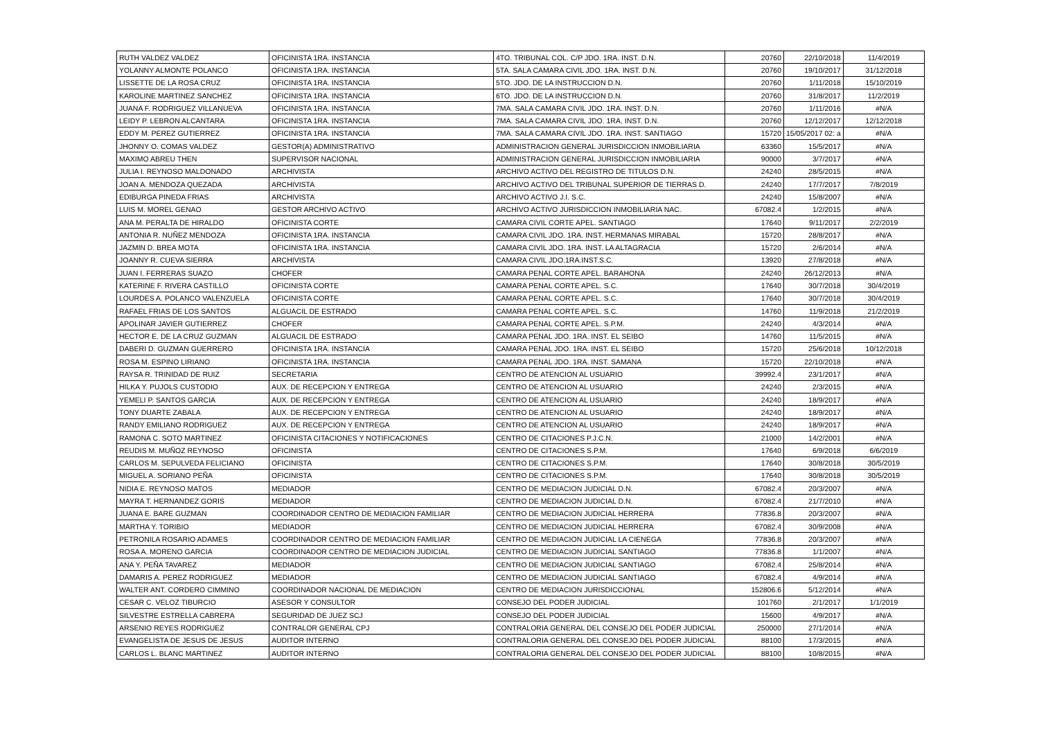| RUTH VALDEZ VALDEZ | OFICINISTA 1RA. INSTANCIA | 4TO. TRIBUNAL COL. C/P JDO. 1RA. INST. D.N. | 20760 | 22/10/2018 | 11/4/2019 |
| YOLANNY ALMONTE POLANCO | OFICINISTA 1RA. INSTANCIA | 5TA. SALA CAMARA CIVIL JDO. 1RA. INST. D.N. | 20760 | 19/10/2017 | 31/12/2018 |
| LISSETTE DE LA ROSA CRUZ | OFICINISTA 1RA. INSTANCIA | 5TO. JDO. DE LA INSTRUCCION D.N. | 20760 | 1/11/2018 | 15/10/2019 |
| KAROLINE MARTINEZ SANCHEZ | OFICINISTA 1RA. INSTANCIA | 6TO. JDO. DE LA INSTRUCCION D.N. | 20760 | 31/8/2017 | 11/2/2019 |
| JUANA F. RODRIGUEZ VILLANUEVA | OFICINISTA 1RA. INSTANCIA | 7MA. SALA CAMARA CIVIL JDO. 1RA. INST. D.N. | 20760 | 1/11/2016 | #N/A |
| LEIDY P. LEBRON ALCANTARA | OFICINISTA 1RA. INSTANCIA | 7MA. SALA CAMARA CIVIL JDO. 1RA. INST. D.N. | 20760 | 12/12/2017 | 12/12/2018 |
| EDDY M. PEREZ GUTIERREZ | OFICINISTA 1RA. INSTANCIA | 7MA. SALA CAMARA CIVIL JDO. 1RA. INST. SANTIAGO | 15720 | 15/05/2017 02: a | #N/A |
| JHONNY O. COMAS VALDEZ | GESTOR(A) ADMINISTRATIVO | ADMINISTRACION GENERAL JURISDICCION INMOBILIARIA | 63360 | 15/5/2017 | #N/A |
| MAXIMO ABREU THEN | SUPERVISOR NACIONAL | ADMINISTRACION GENERAL JURISDICCION INMOBILIARIA | 90000 | 3/7/2017 | #N/A |
| JULIA I. REYNOSO MALDONADO | ARCHIVISTA | ARCHIVO ACTIVO DEL REGISTRO DE TITULOS D.N. | 24240 | 28/5/2015 | #N/A |
| JOAN A. MENDOZA QUEZADA | ARCHIVISTA | ARCHIVO ACTIVO DEL TRIBUNAL SUPERIOR DE TIERRAS D. | 24240 | 17/7/2017 | 7/8/2019 |
| EDIBURGA PINEDA FRIAS | ARCHIVISTA | ARCHIVO ACTIVO J.I. S.C. | 24240 | 15/8/2007 | #N/A |
| LUIS M. MOREL GENAO | GESTOR ARCHIVO ACTIVO | ARCHIVO ACTIVO JURISDICCION INMOBILIARIA NAC. | 67082.4 | 1/2/2015 | #N/A |
| ANA M. PERALTA DE HIRALDO | OFICINISTA CORTE | CAMARA CIVIL CORTE APEL. SANTIAGO | 17640 | 9/11/2017 | 2/2/2019 |
| ANTONIA R. NUÑEZ MENDOZA | OFICINISTA 1RA. INSTANCIA | CAMARA CIVIL JDO. 1RA. INST. HERMANAS MIRABAL | 15720 | 28/8/2017 | #N/A |
| JAZMIN D. BREA MOTA | OFICINISTA 1RA. INSTANCIA | CAMARA CIVIL JDO. 1RA. INST. LA ALTAGRACIA | 15720 | 2/6/2014 | #N/A |
| JOANNY R. CUEVA SIERRA | ARCHIVISTA | CAMARA CIVIL JDO.1RA.INST.S.C. | 13920 | 27/8/2018 | #N/A |
| JUAN I. FERRERAS SUAZO | CHOFER | CAMARA PENAL CORTE APEL. BARAHONA | 24240 | 26/12/2013 | #N/A |
| KATERINE F. RIVERA CASTILLO | OFICINISTA CORTE | CAMARA PENAL CORTE APEL. S.C. | 17640 | 30/7/2018 | 30/4/2019 |
| LOURDES A. POLANCO VALENZUELA | OFICINISTA CORTE | CAMARA PENAL CORTE APEL. S.C. | 17640 | 30/7/2018 | 30/4/2019 |
| RAFAEL FRIAS DE LOS SANTOS | ALGUACIL DE ESTRADO | CAMARA PENAL CORTE APEL. S.C. | 14760 | 11/9/2018 | 21/2/2019 |
| APOLINAR JAVIER GUTIERREZ | CHOFER | CAMARA PENAL CORTE APEL. S.P.M. | 24240 | 4/3/2014 | #N/A |
| HECTOR E. DE LA CRUZ GUZMAN | ALGUACIL DE ESTRADO | CAMARA PENAL JDO. 1RA. INST. EL SEIBO | 14760 | 11/5/2015 | #N/A |
| DABERI D. GUZMAN GUERRERO | OFICINISTA 1RA. INSTANCIA | CAMARA PENAL JDO. 1RA. INST. EL SEIBO | 15720 | 25/6/2018 | 10/12/2018 |
| ROSA M. ESPINO LIRIANO | OFICINISTA 1RA. INSTANCIA | CAMARA PENAL JDO. 1RA. INST. SAMANA | 15720 | 22/10/2018 | #N/A |
| RAYSA R. TRINIDAD DE RUIZ | SECRETARIA | CENTRO DE ATENCION AL USUARIO | 39992.4 | 23/1/2017 | #N/A |
| HILKA Y. PUJOLS CUSTODIO | AUX. DE RECEPCION Y ENTREGA | CENTRO DE ATENCION AL USUARIO | 24240 | 2/3/2015 | #N/A |
| YEMELI P. SANTOS GARCIA | AUX. DE RECEPCION Y ENTREGA | CENTRO DE ATENCION AL USUARIO | 24240 | 18/9/2017 | #N/A |
| TONY DUARTE ZABALA | AUX. DE RECEPCION Y ENTREGA | CENTRO DE ATENCION AL USUARIO | 24240 | 18/9/2017 | #N/A |
| RANDY EMILIANO RODRIGUEZ | AUX. DE RECEPCION Y ENTREGA | CENTRO DE ATENCION AL USUARIO | 24240 | 18/9/2017 | #N/A |
| RAMONA C. SOTO MARTINEZ | OFICINISTA CITACIONES Y NOTIFICACIONES | CENTRO DE CITACIONES P.J.C.N. | 21000 | 14/2/2001 | #N/A |
| REUDIS M. MUÑOZ REYNOSO | OFICINISTA | CENTRO DE CITACIONES S.P.M. | 17640 | 6/9/2018 | 6/6/2019 |
| CARLOS M. SEPULVEDA FELICIANO | OFICINISTA | CENTRO DE CITACIONES S.P.M. | 17640 | 30/8/2018 | 30/5/2019 |
| MIGUEL A. SORIANO PEÑA | OFICINISTA | CENTRO DE CITACIONES S.P.M. | 17640 | 30/8/2018 | 30/5/2019 |
| NIDIA E. REYNOSO MATOS | MEDIADOR | CENTRO DE MEDIACION JUDICIAL D.N. | 67082.4 | 20/3/2007 | #N/A |
| MAYRA T. HERNANDEZ GORIS | MEDIADOR | CENTRO DE MEDIACION JUDICIAL D.N. | 67082.4 | 21/7/2010 | #N/A |
| JUANA E. BARE GUZMAN | COORDINADOR CENTRO DE MEDIACION FAMILIAR | CENTRO DE MEDIACION JUDICIAL HERRERA | 77836.8 | 20/3/2007 | #N/A |
| MARTHA Y. TORIBIO | MEDIADOR | CENTRO DE MEDIACION JUDICIAL HERRERA | 67082.4 | 30/9/2008 | #N/A |
| PETRONILA ROSARIO ADAMES | COORDINADOR CENTRO DE MEDIACION FAMILIAR | CENTRO DE MEDIACION JUDICIAL LA CIENEGA | 77836.8 | 20/3/2007 | #N/A |
| ROSA A. MORENO GARCIA | COORDINADOR CENTRO DE MEDIACION JUDICIAL | CENTRO DE MEDIACION JUDICIAL SANTIAGO | 77836.8 | 1/1/2007 | #N/A |
| ANA Y. PEÑA TAVAREZ | MEDIADOR | CENTRO DE MEDIACION JUDICIAL SANTIAGO | 67082.4 | 25/8/2014 | #N/A |
| DAMARIS A. PEREZ RODRIGUEZ | MEDIADOR | CENTRO DE MEDIACION JUDICIAL SANTIAGO | 67082.4 | 4/9/2014 | #N/A |
| WALTER ANT. CORDERO CIMMINO | COORDINADOR NACIONAL DE MEDIACION | CENTRO DE MEDIACION JURISDICCIONAL | 152806.6 | 5/12/2014 | #N/A |
| CESAR C. VELOZ TIBURCIO | ASESOR Y CONSULTOR | CONSEJO DEL PODER JUDICIAL | 101760 | 2/1/2017 | 1/1/2019 |
| SILVESTRE ESTRELLA CABRERA | SEGURIDAD DE JUEZ SCJ | CONSEJO DEL PODER JUDICIAL | 15600 | 4/9/2017 | #N/A |
| ARSENIO REYES RODRIGUEZ | CONTRALOR GENERAL CPJ | CONTRALORIA GENERAL DEL CONSEJO DEL PODER JUDICIAL | 250000 | 27/1/2014 | #N/A |
| EVANGELISTA DE JESUS DE JESUS | AUDITOR INTERNO | CONTRALORIA GENERAL DEL CONSEJO DEL PODER JUDICIAL | 88100 | 17/3/2015 | #N/A |
| CARLOS L. BLANC MARTINEZ | AUDITOR INTERNO | CONTRALORIA GENERAL DEL CONSEJO DEL PODER JUDICIAL | 88100 | 10/8/2015 | #N/A |